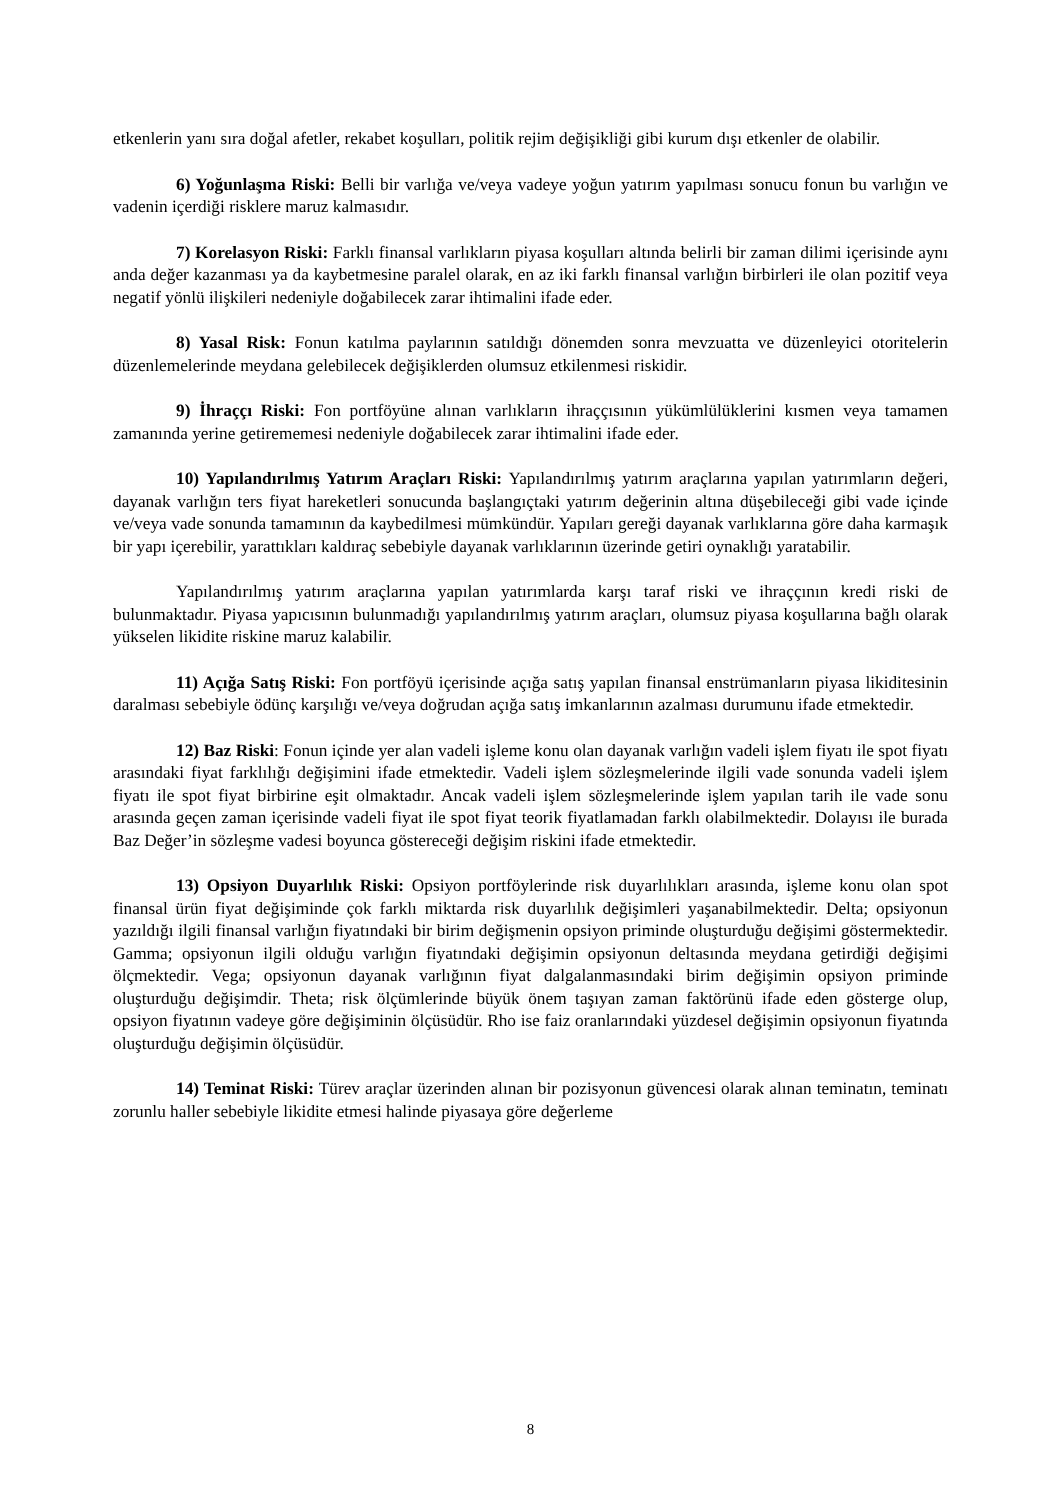etkenlerin yanı sıra doğal afetler, rekabet koşulları, politik rejim değişikliği gibi kurum dışı etkenler de olabilir.
6) Yoğunlaşma Riski: Belli bir varlığa ve/veya vadeye yoğun yatırım yapılması sonucu fonun bu varlığın ve vadenin içerdiği risklere maruz kalmasıdır.
7) Korelasyon Riski: Farklı finansal varlıkların piyasa koşulları altında belirli bir zaman dilimi içerisinde aynı anda değer kazanması ya da kaybetmesine paralel olarak, en az iki farklı finansal varlığın birbirleri ile olan pozitif veya negatif yönlü ilişkileri nedeniyle doğabilecek zarar ihtimalini ifade eder.
8) Yasal Risk: Fonun katılma paylarının satıldığı dönemden sonra mevzuatta ve düzenleyici otoritelerin düzenlemelerinde meydana gelebilecek değişiklerden olumsuz etkilenmesi riskidir.
9) İhraççı Riski: Fon portföyüne alınan varlıkların ihraççısının yükümlülüklerini kısmen veya tamamen zamanında yerine getirememesi nedeniyle doğabilecek zarar ihtimalini ifade eder.
10) Yapılandırılmış Yatırım Araçları Riski: Yapılandırılmış yatırım araçlarına yapılan yatırımların değeri, dayanak varlığın ters fiyat hareketleri sonucunda başlangıçtaki yatırım değerinin altına düşebileceği gibi vade içinde ve/veya vade sonunda tamamının da kaybedilmesi mümkündür. Yapıları gereği dayanak varlıklarına göre daha karmaşık bir yapı içerebilir, yarattıkları kaldıraç sebebiyle dayanak varlıklarının üzerinde getiri oynaklığı yaratabilir.
Yapılandırılmış yatırım araçlarına yapılan yatırımlarda karşı taraf riski ve ihraççının kredi riski de bulunmaktadır. Piyasa yapıcısının bulunmadığı yapılandırılmış yatırım araçları, olumsuz piyasa koşullarına bağlı olarak yükselen likidite riskine maruz kalabilir.
11) Açığa Satış Riski: Fon portföyü içerisinde açığa satış yapılan finansal enstrümanların piyasa likiditesinin daralması sebebiyle ödünç karşılığı ve/veya doğrudan açığa satış imkanlarının azalması durumunu ifade etmektedir.
12) Baz Riski: Fonun içinde yer alan vadeli işleme konu olan dayanak varlığın vadeli işlem fiyatı ile spot fiyatı arasındaki fiyat farklılığı değişimini ifade etmektedir. Vadeli işlem sözleşmelerinde ilgili vade sonunda vadeli işlem fiyatı ile spot fiyat birbirine eşit olmaktadır. Ancak vadeli işlem sözleşmelerinde işlem yapılan tarih ile vade sonu arasında geçen zaman içerisinde vadeli fiyat ile spot fiyat teorik fiyatlamadan farklı olabilmektedir. Dolayısı ile burada Baz Değer’in sözleşme vadesi boyunca göstereceği değişim riskini ifade etmektedir.
13) Opsiyon Duyarlılık Riski: Opsiyon portföylerinde risk duyarlılıkları arasında, işleme konu olan spot finansal ürün fiyat değişiminde çok farklı miktarda risk duyarlılık değişimleri yaşanabilmektedir. Delta; opsiyonun yazıldığı ilgili finansal varlığın fiyatındaki bir birim değişmenin opsiyon priminde oluşturduğu değişimi göstermektedir. Gamma; opsiyonun ilgili olduğu varlığın fiyatındaki değişimin opsiyonun deltasında meydana getirdiği değişimi ölçmektedir. Vega; opsiyonun dayanak varlığının fiyat dalgalanmasındaki birim değişimin opsiyon priminde oluşturduğu değişimdir. Theta; risk ölçümlerinde büyük önem taşıyan zaman faktörünü ifade eden gösterge olup, opsiyon fiyatının vadeye göre değişiminin ölçüsüdür. Rho ise faiz oranlarındaki yüzdesel değişimin opsiyonun fiyatında oluşturduğu değişimin ölçüsüdür.
14) Teminat Riski: Türev araçlar üzerinden alınan bir pozisyonun güvencesi olarak alınan teminatın, teminatı zorunlu haller sebebiyle likidite etmesi halinde piyasaya göre değerleme
8